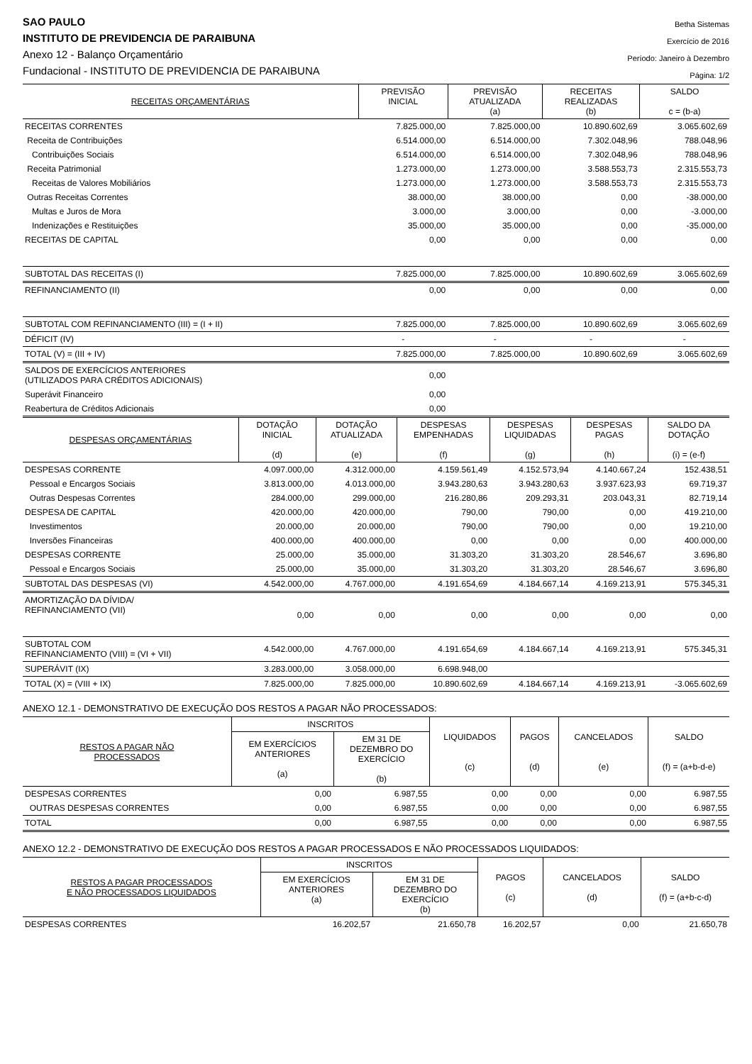SAO PAULO
INSTITUTO DE PREVIDENCIA DE PARAIBUNA
Anexo 12 - Balanço Orçamentário
Fundacional - INSTITUTO DE PREVIDENCIA DE PARAIBUNA
Betha Sistemas
Exercício de 2016
Período: Janeiro à Dezembro
Página: 1/2
| RECEITAS ORÇAMENTÁRIAS | PREVISÃO INICIAL | PREVISÃO ATUALIZADA (a) | RECEITAS REALIZADAS (b) | SALDO c = (b-a) |
| --- | --- | --- | --- | --- |
| RECEITAS CORRENTES | 7.825.000,00 | 7.825.000,00 | 10.890.602,69 | 3.065.602,69 |
| Receita de Contribuições | 6.514.000,00 | 6.514.000,00 | 7.302.048,96 | 788.048,96 |
| Contribuições Sociais | 6.514.000,00 | 6.514.000,00 | 7.302.048,96 | 788.048,96 |
| Receita Patrimonial | 1.273.000,00 | 1.273.000,00 | 3.588.553,73 | 2.315.553,73 |
| Receitas de Valores Mobiliários | 1.273.000,00 | 1.273.000,00 | 3.588.553,73 | 2.315.553,73 |
| Outras Receitas Correntes | 38.000,00 | 38.000,00 | 0,00 | -38.000,00 |
| Multas e Juros de Mora | 3.000,00 | 3.000,00 | 0,00 | -3.000,00 |
| Indenizações e Restituições | 35.000,00 | 35.000,00 | 0,00 | -35.000,00 |
| RECEITAS DE CAPITAL | 0,00 | 0,00 | 0,00 | 0,00 |
| SUBTOTAL DAS RECEITAS (I) | 7.825.000,00 | 7.825.000,00 | 10.890.602,69 | 3.065.602,69 |
| REFINANCIAMENTO (II) | 0,00 | 0,00 | 0,00 | 0,00 |
| SUBTOTAL COM REFINANCIAMENTO (III) = (I + II) | 7.825.000,00 | 7.825.000,00 | 10.890.602,69 | 3.065.602,69 |
| DÉFICIT (IV) | - | - | - | - |
| TOTAL (V) = (III + IV) | 7.825.000,00 | 7.825.000,00 | 10.890.602,69 | 3.065.602,69 |
| SALDOS DE EXERCÍCIOS ANTERIORES (UTILIZADOS PARA CRÉDITOS ADICIONAIS) | 0,00 | | | |
| Superávit Financeiro | 0,00 | | | |
| Reabertura de Créditos Adicionais | 0,00 | | | |
| DESPESAS ORÇAMENTÁRIAS | DOTAÇÃO INICIAL (d) | DOTAÇÃO ATUALIZADA (e) | DESPESAS EMPENHADAS (f) | DESPESAS LIQUIDADAS (g) | DESPESAS PAGAS (h) | SALDO DA DOTAÇÃO (i) = (e-f) |
| --- | --- | --- | --- | --- | --- | --- |
| DESPESAS CORRENTE | 4.097.000,00 | 4.312.000,00 | 4.159.561,49 | 4.152.573,94 | 4.140.667,24 | 152.438,51 |
| Pessoal e Encargos Sociais | 3.813.000,00 | 4.013.000,00 | 3.943.280,63 | 3.943.280,63 | 3.937.623,93 | 69.719,37 |
| Outras Despesas Correntes | 284.000,00 | 299.000,00 | 216.280,86 | 209.293,31 | 203.043,31 | 82.719,14 |
| DESPESA DE CAPITAL | 420.000,00 | 420.000,00 | 790,00 | 790,00 | 0,00 | 419.210,00 |
| Investimentos | 20.000,00 | 20.000,00 | 790,00 | 790,00 | 0,00 | 19.210,00 |
| Inversões Financeiras | 400.000,00 | 400.000,00 | 0,00 | 0,00 | 0,00 | 400.000,00 |
| DESPESAS CORRENTE | 25.000,00 | 35.000,00 | 31.303,20 | 31.303,20 | 28.546,67 | 3.696,80 |
| Pessoal e Encargos Sociais | 25.000,00 | 35.000,00 | 31.303,20 | 31.303,20 | 28.546,67 | 3.696,80 |
| SUBTOTAL DAS DESPESAS (VI) | 4.542.000,00 | 4.767.000,00 | 4.191.654,69 | 4.184.667,14 | 4.169.213,91 | 575.345,31 |
| AMORTIZAÇÃO DA DÍVIDA/ REFINANCIAMENTO (VII) | 0,00 | 0,00 | 0,00 | 0,00 | 0,00 | 0,00 |
| SUBTOTAL COM REFINANCIAMENTO (VIII) = (VI + VII) | 4.542.000,00 | 4.767.000,00 | 4.191.654,69 | 4.184.667,14 | 4.169.213,91 | 575.345,31 |
| SUPERÁVIT (IX) | 3.283.000,00 | 3.058.000,00 | 6.698.948,00 | | | |
| TOTAL (X) = (VIII + IX) | 7.825.000,00 | 7.825.000,00 | 10.890.602,69 | 4.184.667,14 | 4.169.213,91 | -3.065.602,69 |
ANEXO 12.1 - DEMONSTRATIVO DE EXECUÇÃO DOS RESTOS A PAGAR NÃO PROCESSADOS:
| RESTOS A PAGAR NÃO PROCESSADOS | INSCRITOS | | LIQUIDADOS (c) | PAGOS (d) | CANCELADOS (e) | SALDO (f) = (a+b-d-e) |
| --- | --- | --- | --- | --- | --- | --- |
| | EM EXERCÍCIOS ANTERIORES (a) | EM 31 DE DEZEMBRO DO EXERCÍCIO (b) | | | | |
| DESPESAS CORRENTES | 0,00 | 6.987,55 | 0,00 | 0,00 | 0,00 | 6.987,55 |
| OUTRAS DESPESAS CORRENTES | 0,00 | 6.987,55 | 0,00 | 0,00 | 0,00 | 6.987,55 |
| TOTAL | 0,00 | 6.987,55 | 0,00 | 0,00 | 0,00 | 6.987,55 |
ANEXO 12.2 - DEMONSTRATIVO DE EXECUÇÃO DOS RESTOS A PAGAR PROCESSADOS E NÃO PROCESSADOS LIQUIDADOS:
| RESTOS A PAGAR PROCESSADOS E NÃO PROCESSADOS LIQUIDADOS | INSCRITOS | | PAGOS (c) | CANCELADOS (d) | SALDO (f) = (a+b-c-d) |
| --- | --- | --- | --- | --- | --- |
| | EM EXERCÍCIOS ANTERIORES (a) | EM 31 DE DEZEMBRO DO EXERCÍCIO (b) | | | |
| DESPESAS CORRENTES | 16.202,57 | 21.650,78 | 16.202,57 | 0,00 | 21.650,78 |